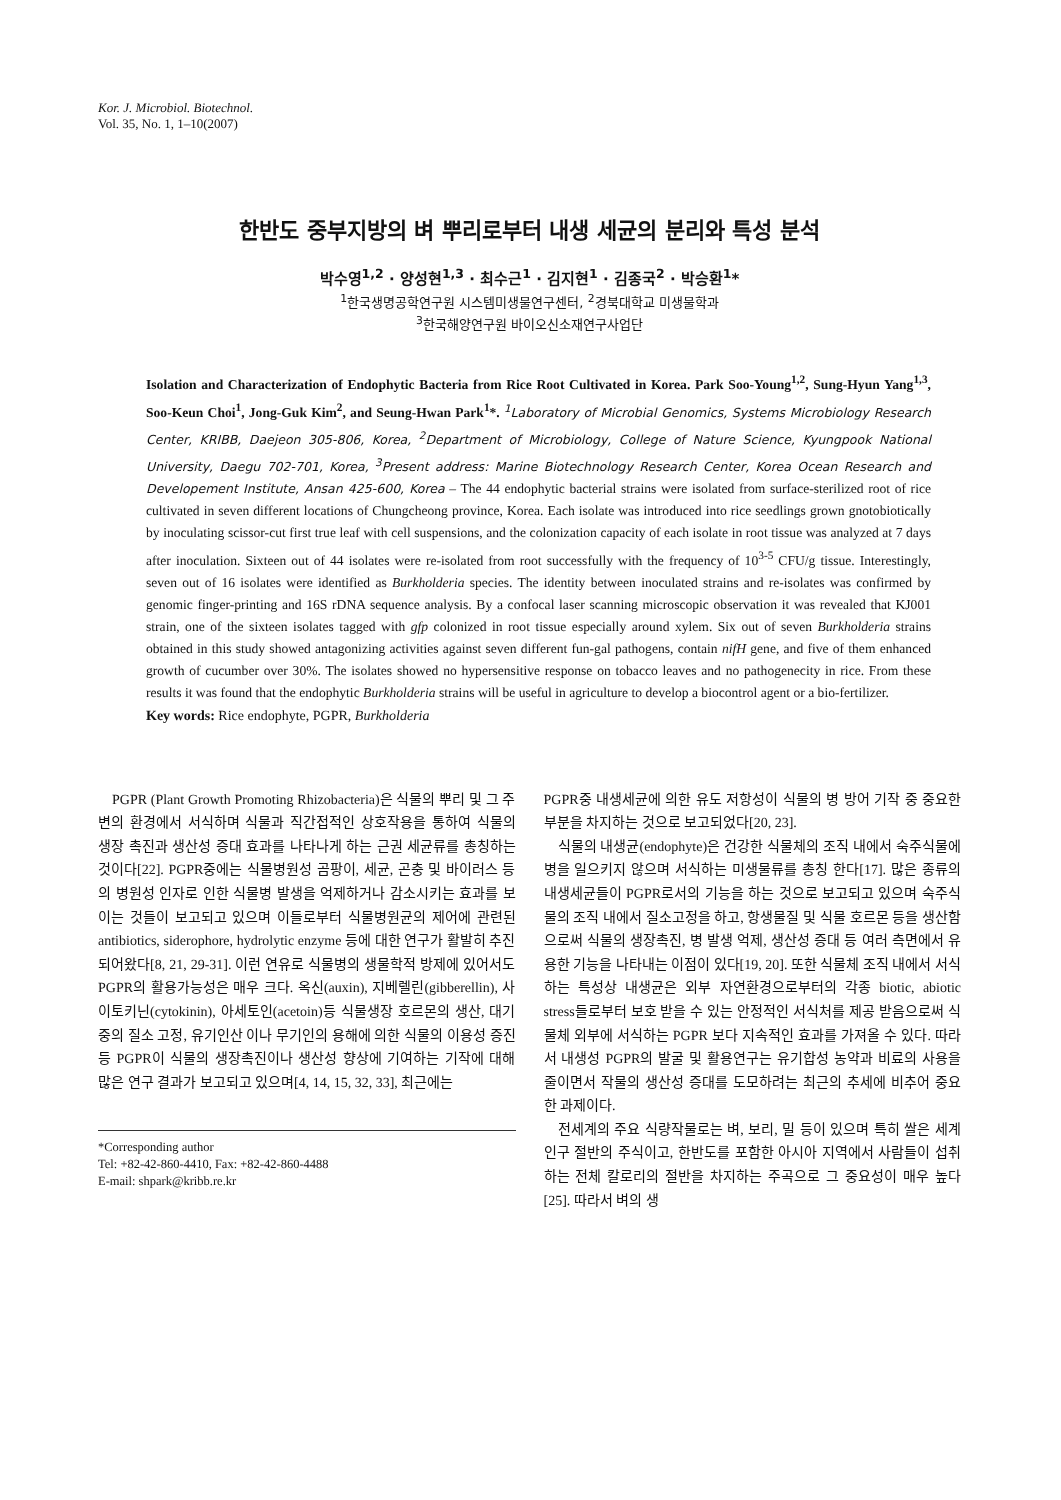Kor. J. Microbiol. Biotechnol.
Vol. 35, No. 1, 1–10(2007)
한반도 중부지방의 벼 뿌리로부터 내생 세균의 분리와 특성 분석
박수영<sup>1,2</sup> · 양성현<sup>1,3</sup> · 최수근<sup>1</sup> · 김지현<sup>1</sup> · 김종국<sup>2</sup> · 박승환<sup>1</sup>*
<sup>1</sup> 한국생명공학연구원 시스템미생물연구센터, <sup>2</sup>경북대학교 미생물학과
<sup>3</sup> 한국해양연구원 바이오신소재연구사업단
Isolation and Characterization of Endophytic Bacteria from Rice Root Cultivated in Korea. Park Soo-Young<sup>1,2</sup>, Sung-Hyun Yang<sup>1,3</sup>, Soo-Keun Choi<sup>1</sup>, Jong-Guk Kim<sup>2</sup>, and Seung-Hwan Park<sup>1</sup>*. <sup>1</sup>Laboratory of Microbial Genomics, Systems Microbiology Research Center, KRIBB, Daejeon 305-806, Korea, <sup>2</sup>Department of Microbiology, College of Nature Science, Kyungpook National University, Daegu 702-701, Korea, <sup>3</sup>Present address: Marine Biotechnology Research Center, Korea Ocean Research and Developement Institute, Ansan 425-600, Korea – The 44 endophytic bacterial strains were isolated from surface-sterilized root of rice cultivated in seven different locations of Chungcheong province, Korea. Each isolate was introduced into rice seedlings grown gnotobiotically by inoculating scissor-cut first true leaf with cell suspensions, and the colonization capacity of each isolate in root tissue was analyzed at 7 days after inoculation. Sixteen out of 44 isolates were re-isolated from root successfully with the frequency of 10<sup>3-5</sup> CFU/g tissue. Interestingly, seven out of 16 isolates were identified as Burkholderia species. The identity between inoculated strains and re-isolates was confirmed by genomic finger-printing and 16S rDNA sequence analysis. By a confocal laser scanning microscopic observation it was revealed that KJ001 strain, one of the sixteen isolates tagged with gfp colonized in root tissue especially around xylem. Six out of seven Burkholderia strains obtained in this study showed antagonizing activities against seven different fun-gal pathogens, contain nifH gene, and five of them enhanced growth of cucumber over 30%. The isolates showed no hypersensitive response on tobacco leaves and no pathogenecity in rice. From these results it was found that the endophytic Burkholderia strains will be useful in agriculture to develop a biocontrol agent or a bio-fertilizer.
Key words: Rice endophyte, PGPR, Burkholderia
PGPR (Plant Growth Promoting Rhizobacteria)은 식물의 뿌리 및 그 주변의 환경에서 서식하며 식물과 직간접적인 상호작용을 통하여 식물의 생장 촉진과 생산성 증대 효과를 나타나게 하는 근권 세균류를 총칭하는 것이다[22]. PGPR중에는 식물병원성 곰팡이, 세균, 곤충 및 바이러스 등의 병원성 인자로 인한 식물병 발생을 억제하거나 감소시키는 효과를 보이는 것들이 보고되고 있으며 이들로부터 식물병원균의 제어에 관련된 antibiotics, siderophore, hydrolytic enzyme 등에 대한 연구가 활발히 추진되어왔다[8, 21, 29-31]. 이런 연유로 식물병의 생물학적 방제에 있어서도 PGPR의 활용가능성은 매우 크다. 옥신(auxin), 지베렐린(gibberellin), 사이토키닌(cytokinin), 아세토인(acetoin)등 식물생장 호르몬의 생산, 대기중의 질소 고정, 유기인산 이나 무기인의 용해에 의한 식물의 이용성 증진 등 PGPR이 식물의 생장촉진이나 생산성 향상에 기여하는 기작에 대해 많은 연구 결과가 보고되고 있으며[4, 14, 15, 32, 33], 최근에는
*Corresponding author
Tel: +82-42-860-4410, Fax: +82-42-860-4488
E-mail: shpark@kribb.re.kr
PGPR중 내생세균에 의한 유도 저항성이 식물의 병 방어 기작 중 중요한 부분을 차지하는 것으로 보고되었다[20, 23].
식물의 내생균(endophyte)은 건강한 식물체의 조직 내에서 숙주식물에 병을 일으키지 않으며 서식하는 미생물류를 총칭 한다[17]. 많은 종류의 내생세균들이 PGPR로서의 기능을 하는 것으로 보고되고 있으며 숙주식물의 조직 내에서 질소고정을 하고, 항생물질 및 식물 호르몬 등을 생산함으로써 식물의 생장촉진, 병 발생 억제, 생산성 증대 등 여러 측면에서 유용한 기능을 나타내는 이점이 있다[19, 20]. 또한 식물체 조직 내에서 서식하는 특성상 내생균은 외부 자연환경으로부터의 각종 biotic, abiotic stress들로부터 보호 받을 수 있는 안정적인 서식처를 제공 받음으로써 식물체 외부에 서식하는 PGPR 보다 지속적인 효과를 가져올 수 있다. 따라서 내생성 PGPR의 발굴 및 활용연구는 유기합성 농약과 비료의 사용을 줄이면서 작물의 생산성 증대를 도모하려는 최근의 추세에 비추어 중요한 과제이다.
전세계의 주요 식량작물로는 벼, 보리, 밀 등이 있으며 특히 쌀은 세계 인구 절반의 주식이고, 한반도를 포함한 아시아 지역에서 사람들이 섭취하는 전체 칼로리의 절반을 차지하는 주곡으로 그 중요성이 매우 높다[25]. 따라서 벼의 생